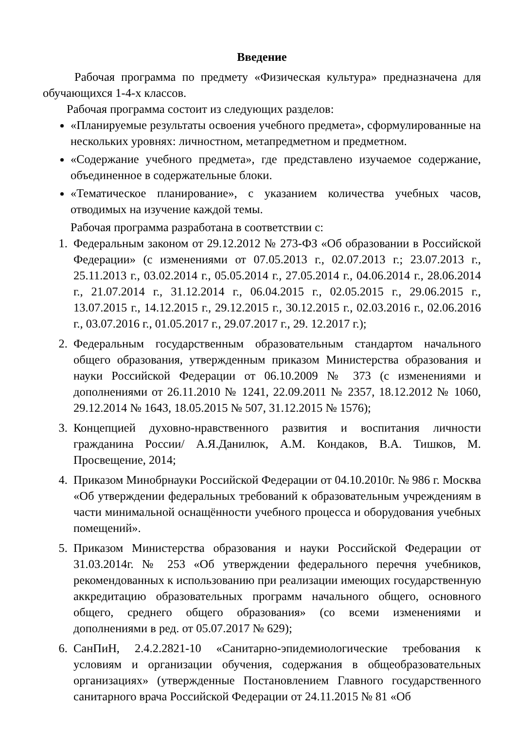Введение
Рабочая программа по предмету «Физическая культура» предназначена для обучающихся 1-4-х классов.
Рабочая программа состоит из следующих разделов:
«Планируемые результаты освоения учебного предмета», сформулированные на нескольких уровнях: личностном, метапредметном и предметном.
«Содержание учебного предмета», где представлено изучаемое содержание, объединенное в содержательные блоки.
«Тематическое планирование», с указанием количества учебных часов, отводимых на изучение каждой темы.
Рабочая программа разработана в соответствии с:
1. Федеральным законом от 29.12.2012 № 273-ФЗ «Об образовании в Российской Федерации» (с изменениями от 07.05.2013 г., 02.07.2013 г.; 23.07.2013 г., 25.11.2013 г., 03.02.2014 г., 05.05.2014 г., 27.05.2014 г., 04.06.2014 г., 28.06.2014 г., 21.07.2014 г., 31.12.2014 г., 06.04.2015 г., 02.05.2015 г., 29.06.2015 г., 13.07.2015 г., 14.12.2015 г., 29.12.2015 г., 30.12.2015 г., 02.03.2016 г., 02.06.2016 г., 03.07.2016 г., 01.05.2017 г., 29.07.2017 г., 29. 12.2017 г.);
2. Федеральным государственным образовательным стандартом начального общего образования, утвержденным приказом Министерства образования и науки Российской Федерации от 06.10.2009 № 373 (с изменениями и дополнениями от 26.11.2010 № 1241, 22.09.2011 № 2357, 18.12.2012 № 1060, 29.12.2014 № 1643, 18.05.2015 № 507, 31.12.2015 № 1576);
3. Концепцией духовно-нравственного развития и воспитания личности гражданина России/ А.Я.Данилюк, А.М. Кондаков, В.А. Тишков, М. Просвещение, 2014;
4. Приказом Минобрнауки Российской Федерации от 04.10.2010г. № 986 г. Москва «Об утверждении федеральных требований к образовательным учреждениям в части минимальной оснащённости учебного процесса и оборудования учебных помещений».
5. Приказом Министерства образования и науки Российской Федерации от 31.03.2014г. № 253 «Об утверждении федерального перечня учебников, рекомендованных к использованию при реализации имеющих государственную аккредитацию образовательных программ начального общего, основного общего, среднего общего образования» (со всеми изменениями и дополнениями в ред. от 05.07.2017 № 629);
6. СанПиН, 2.4.2.2821-10 «Санитарно-эпидемиологические требования к условиям и организации обучения, содержания в общеобразовательных организациях» (утвержденные Постановлением Главного государственного санитарного врача Российской Федерации от 24.11.2015 № 81 «Об